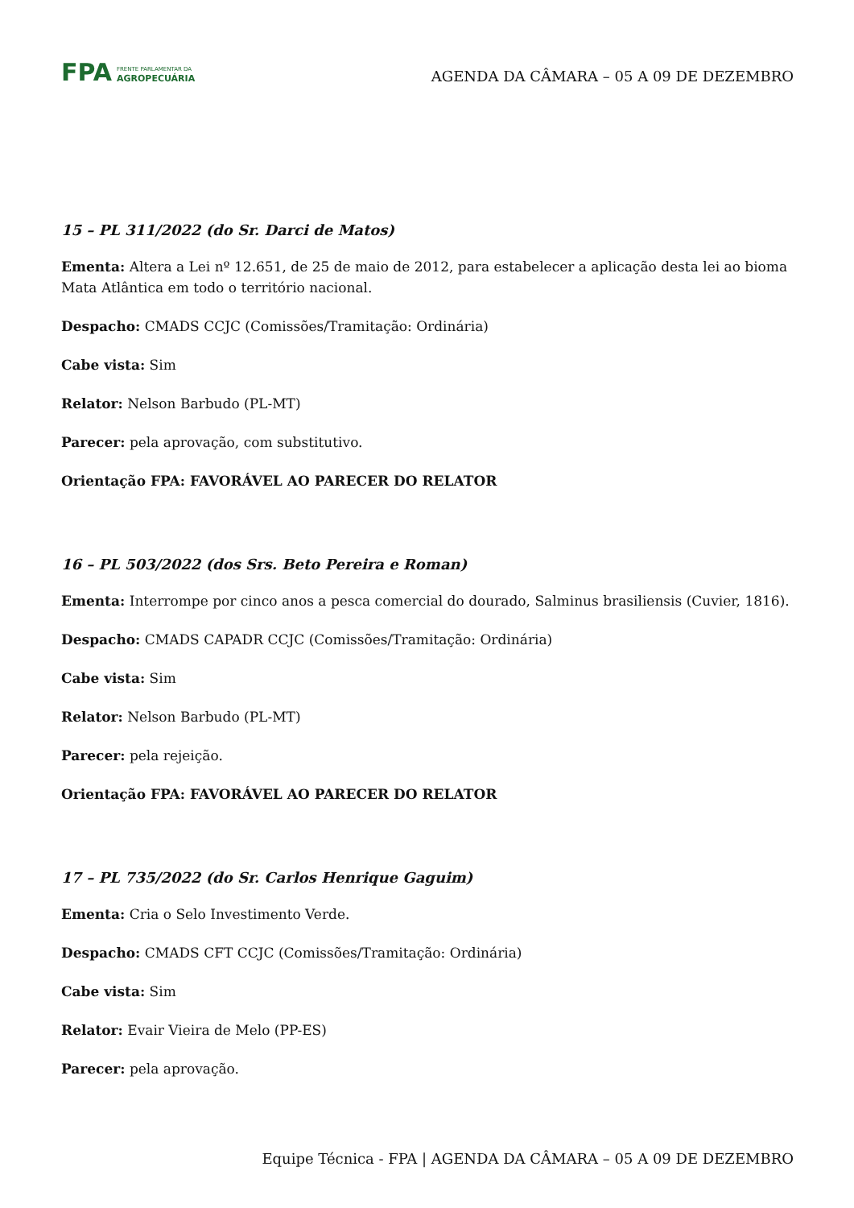FPA
FRENTE PARLAMENTAR DA
AGROPECUÁRIA
AGENDA DA CÂMARA – 05 A 09 DE DEZEMBRO
15 – PL 311/2022 (do Sr. Darci de Matos)
Ementa: Altera a Lei nº 12.651, de 25 de maio de 2012, para estabelecer a aplicação desta lei ao bioma Mata Atlântica em todo o território nacional.
Despacho: CMADS CCJC (Comissões/Tramitação: Ordinária)
Cabe vista: Sim
Relator: Nelson Barbudo (PL-MT)
Parecer: pela aprovação, com substitutivo.
Orientação FPA: FAVORÁVEL AO PARECER DO RELATOR
16 – PL 503/2022 (dos Srs. Beto Pereira e Roman)
Ementa: Interrompe por cinco anos a pesca comercial do dourado, Salminus brasiliensis (Cuvier, 1816).
Despacho: CMADS CAPADR CCJC (Comissões/Tramitação: Ordinária)
Cabe vista: Sim
Relator: Nelson Barbudo (PL-MT)
Parecer: pela rejeição.
Orientação FPA: FAVORÁVEL AO PARECER DO RELATOR
17 – PL 735/2022 (do Sr. Carlos Henrique Gaguim)
Ementa: Cria o Selo Investimento Verde.
Despacho: CMADS CFT CCJC (Comissões/Tramitação: Ordinária)
Cabe vista: Sim
Relator: Evair Vieira de Melo (PP-ES)
Parecer: pela aprovação.
Equipe Técnica - FPA | AGENDA DA CÂMARA – 05 A 09 DE DEZEMBRO